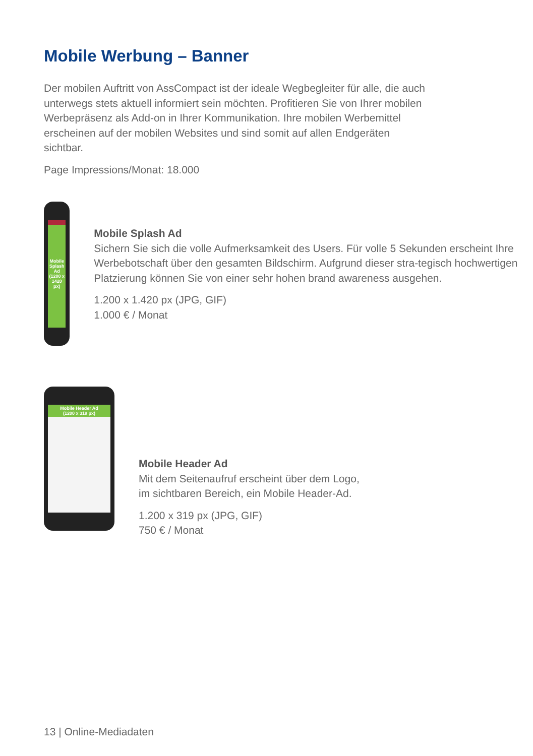Mobile Werbung – Banner
Der mobilen Auftritt von AssCompact ist der ideale Wegbegleiter für alle, die auch unterwegs stets aktuell informiert sein möchten. Profitieren Sie von Ihrer mobilen Werbepräsenz als Add-on in Ihrer Kommunikation. Ihre mobilen Werbemittel erscheinen auf der mobilen Websites und sind somit auf allen Endgeräten sichtbar.
Page Impressions/Monat: 18.000
Mobile Splash Ad
(1200 x 1420 px)
Mobile Splash Ad
Sichern Sie sich die volle Aufmerksamkeit des Users. Für volle 5 Sekunden erscheint Ihre Werbebotschaft über den gesamten Bildschirm. Aufgrund dieser stra-tegisch hochwertigen Platzierung können Sie von einer sehr hohen brand awareness ausgehen.
1.200 x 1.420 px (JPG, GIF)
1.000 € / Monat
Mobile Header Ad
(1200 x 319 px)
Mobile Header Ad
Mit dem Seitenaufruf erscheint über dem Logo,
im sichtbaren Bereich, ein Mobile Header-Ad.
1.200 x 319 px (JPG, GIF)
750 € / Monat
13 | Online-Mediadaten